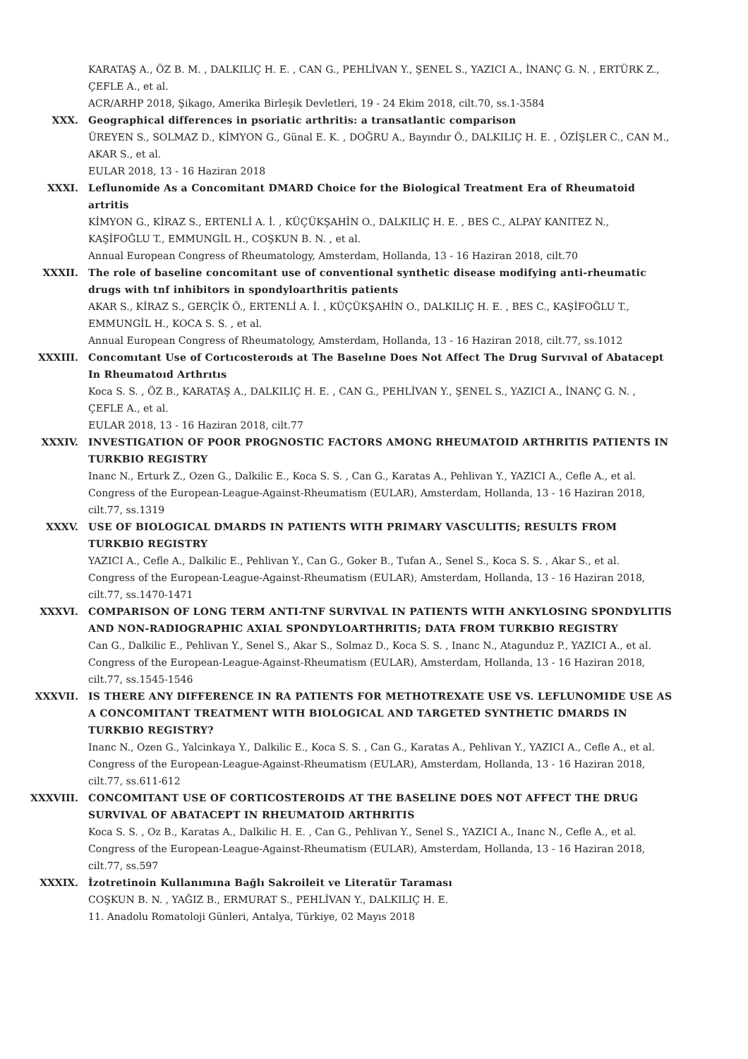KARATAŞ A., ÖZ B. M. , DALKILIÇ H. E. , CAN G., PEHLİVAN Y., ŞENEL S., YAZICI A., İNANÇ G. N. , ERTÜRK Z., ÇEFLE A., et al.
ACR/ARHP 2018, Şikago, Amerika Birleşik Devletleri, 19 - 24 Ekim 2018, cilt.70, ss.1-3584
XXX. Geographical differences in psoriatic arthritis: a transatlantic comparison
ÜREYEN S., SOLMAZ D., KİMYON G., Günal E. K. , DOĞRU A., Bayındır Ö., DALKILIÇ H. E. , ÖZİŞLER C., CAN M., AKAR S., et al.
EULAR 2018, 13 - 16 Haziran 2018
XXXI. Leflunomide As a Concomitant DMARD Choice for the Biological Treatment Era of Rheumatoid artritis
KİMYON G., KİRAZ S., ERTENLİ A. İ. , KÜÇÜKŞAHİN O., DALKILIÇ H. E. , BES C., ALPAY KANITEZ N., KAŞİFOĞLU T., EMMUNGİL H., COŞKUN B. N. , et al.
Annual European Congress of Rheumatology, Amsterdam, Hollanda, 13 - 16 Haziran 2018, cilt.70
XXXII. The role of baseline concomitant use of conventional synthetic disease modifying anti-rheumatic drugs with tnf inhibitors in spondyloarthritis patients
AKAR S., KİRAZ S., GERÇİK Ö., ERTENLİ A. İ. , KÜÇÜKŞAHİN O., DALKILIÇ H. E. , BES C., KAŞİFOĞLU T., EMMUNGİL H., KOCA S. S. , et al.
Annual European Congress of Rheumatology, Amsterdam, Hollanda, 13 - 16 Haziran 2018, cilt.77, ss.1012
XXXIII. Concomıtant Use of Cortıcosteroıds at The Baselıne Does Not Affect The Drug Survıval of Abatacept In Rheumatoıd Arthrıtıs
Koca S. S. , ÖZ B., KARATAŞ A., DALKILIÇ H. E. , CAN G., PEHLİVAN Y., ŞENEL S., YAZICI A., İNANÇ G. N. , ÇEFLE A., et al.
EULAR 2018, 13 - 16 Haziran 2018, cilt.77
XXXIV. INVESTIGATION OF POOR PROGNOSTIC FACTORS AMONG RHEUMATOID ARTHRITIS PATIENTS IN TURKBIO REGISTRY
Inanc N., Erturk Z., Ozen G., Dalkilic E., Koca S. S. , Can G., Karatas A., Pehlivan Y., YAZICI A., Cefle A., et al.
Congress of the European-League-Against-Rheumatism (EULAR), Amsterdam, Hollanda, 13 - 16 Haziran 2018, cilt.77, ss.1319
XXXV. USE OF BIOLOGICAL DMARDS IN PATIENTS WITH PRIMARY VASCULITIS; RESULTS FROM TURKBIO REGISTRY
YAZICI A., Cefle A., Dalkilic E., Pehlivan Y., Can G., Goker B., Tufan A., Senel S., Koca S. S. , Akar S., et al.
Congress of the European-League-Against-Rheumatism (EULAR), Amsterdam, Hollanda, 13 - 16 Haziran 2018, cilt.77, ss.1470-1471
XXXVI. COMPARISON OF LONG TERM ANTI-TNF SURVIVAL IN PATIENTS WITH ANKYLOSING SPONDYLITIS AND NON-RADIOGRAPHIC AXIAL SPONDYLOARTHRITIS; DATA FROM TURKBIO REGISTRY
Can G., Dalkilic E., Pehlivan Y., Senel S., Akar S., Solmaz D., Koca S. S. , Inanc N., Atagunduz P., YAZICI A., et al.
Congress of the European-League-Against-Rheumatism (EULAR), Amsterdam, Hollanda, 13 - 16 Haziran 2018, cilt.77, ss.1545-1546
XXXVII. IS THERE ANY DIFFERENCE IN RA PATIENTS FOR METHOTREXATE USE VS. LEFLUNOMIDE USE AS A CONCOMITANT TREATMENT WITH BIOLOGICAL AND TARGETED SYNTHETIC DMARDS IN TURKBIO REGISTRY?
Inanc N., Ozen G., Yalcinkaya Y., Dalkilic E., Koca S. S. , Can G., Karatas A., Pehlivan Y., YAZICI A., Cefle A., et al.
Congress of the European-League-Against-Rheumatism (EULAR), Amsterdam, Hollanda, 13 - 16 Haziran 2018, cilt.77, ss.611-612
XXXVIII. CONCOMITANT USE OF CORTICOSTEROIDS AT THE BASELINE DOES NOT AFFECT THE DRUG SURVIVAL OF ABATACEPT IN RHEUMATOID ARTHRITIS
Koca S. S. , Oz B., Karatas A., Dalkilic H. E. , Can G., Pehlivan Y., Senel S., YAZICI A., Inanc N., Cefle A., et al.
Congress of the European-League-Against-Rheumatism (EULAR), Amsterdam, Hollanda, 13 - 16 Haziran 2018, cilt.77, ss.597
XXXIX. İzotretinoin Kullanımına Bağlı Sakroileit ve Literatür Taraması
COŞKUN B. N. , YAĞIZ B., ERMURAT S., PEHLİVAN Y., DALKILIÇ H. E.
11. Anadolu Romatoloji Günleri, Antalya, Türkiye, 02 Mayıs 2018